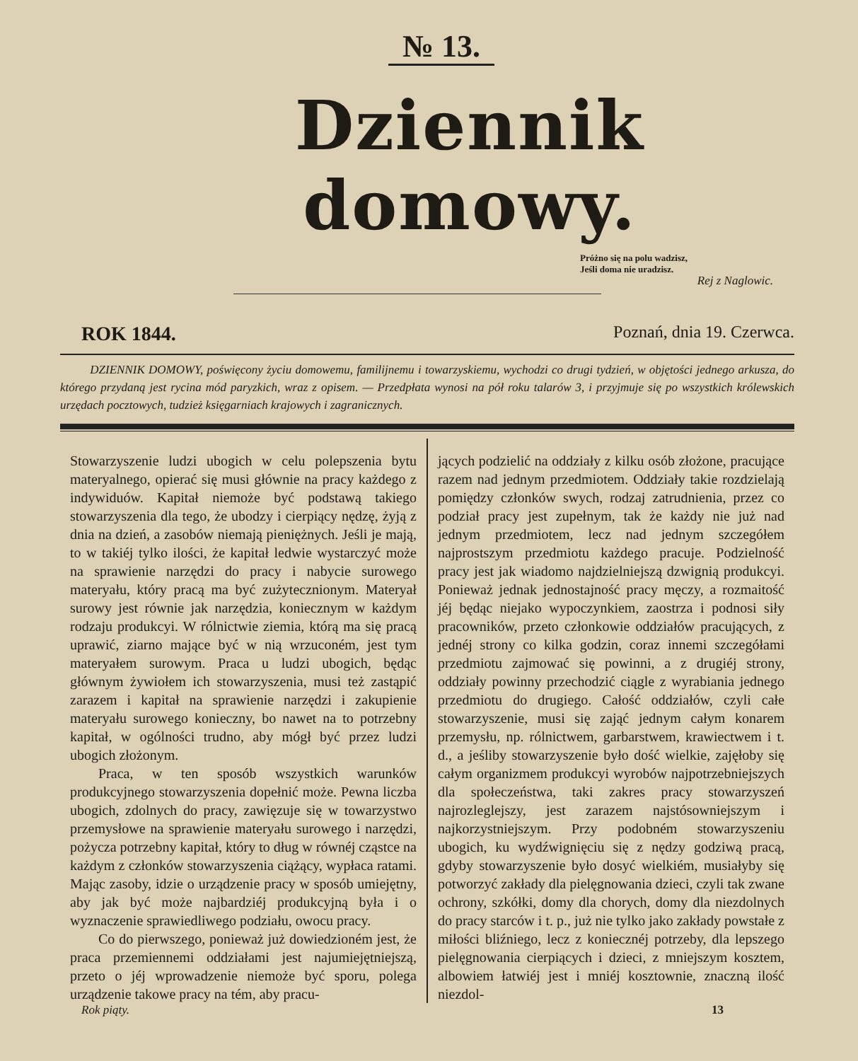№ 13.
Dziennik domowy.
Próżno się na polu wadzisz,
Jeśli doma nie uradzisz.
Rej z Naglowic.
ROK 1844. Poznań, dnia 19. Czerwca.
DZIENNIK DOMOWY, poświęcony życiu domowemu, familijnemu i towarzyskiemu, wychodzi co drugi tydzień, w objętości jednego arkusza, do którego przydaną jest rycina mód paryzkich, wraz z opisem. — Przedpłata wynosi na pół roku talarów 3, i przyjmuje się po wszystkich królewskich urzędach pocztowych, tudzież księgarniach krajowych i zagranicznych.
Stowarzyszenie ludzi ubogich w celu polepszenia bytu materyalnego, opierać się musi głównie na pracy każdego z indywiduów. Kapitał niemoże być podstawą takiego stowarzyszenia dla tego, że ubodzy i cierpiący nędzę, żyją z dnia na dzień, a zasobów niemają pieniężnych. Jeśli je mają, to w takiéj tylko ilości, że kapitał ledwie wystarczyć może na sprawienie narzędzi do pracy i nabycie surowego materyału, który pracą ma być zużytecznionym. Materyał surowy jest równie jak narzędzia, koniecznym w każdym rodzaju produkcyi. W rólnictwie ziemia, którą ma się pracą uprawić, ziarno mające być w nią wrzuconém, jest tym materyałem surowym. Praca u ludzi ubogich, będąc głównym żywiołem ich stowarzyszenia, musi też zastąpić zarazem i kapitał na sprawienie narzędzi i zakupienie materyału surowego konieczny, bo nawet na to potrzebny kapitał, w ogólności trudno, aby mógł być przez ludzi ubogich złożonym.
Praca, w ten sposób wszystkich warunków produkcyjnego stowarzyszenia dopełnić może. Pewna liczba ubogich, zdolnych do pracy, zawięzuje się w towarzystwo przemysłowe na sprawienie materyału surowego i narzędzi, pożycza potrzebny kapitał, który to dług w równéj cząstce na każdym z członków stowarzyszenia ciążący, wypłaca ratami. Mając zasoby, idzie o urządzenie pracy w sposób umiejętny, aby jak być może najbardziéj produkcyjną była i o wyznaczenie sprawiedliwego podziału, owocu pracy.
Co do pierwszego, ponieważ już dowiedzioném jest, że praca przemiennemi oddziałami jest najumiejętniejszą, przeto o jéj wprowadzenie niemoże być sporu, polega urządzenie takowe pracy na tém, aby pracu-
jących podzielić na oddziały z kilku osób złożone, pracujące razem nad jednym przedmiotem. Oddziały takie rozdzielają pomiędzy członków swych, rodzaj zatrudnienia, przez co podział pracy jest zupełnym, tak że każdy nie już nad jednym przedmiotem, lecz nad jednym szczegółem najprostszym przedmiotu każdego pracuje. Podzielność pracy jest jak wiadomo najdzielniejszą dzwignią produkcyi. Ponieważ jednak jednostajność pracy męczy, a rozmaitość jéj będąc niejako wypoczynkiem, zaostrza i podnosi siły pracowników, przeto członkowie oddziałów pracujących, z jednéj strony co kilka godzin, coraz innemi szczegółami przedmiotu zajmować się powinni, a z drugiéj strony, oddziały powinny przechodzić ciągle z wyrabiania jednego przedmiotu do drugiego. Całość oddziałów, czyli całe stowarzyszenie, musi się zająć jednym całym konarem przemysłu, np. rólnictwem, garbarstwem, krawiectwem i t. d., a jeśliby stowarzyszenie było dość wielkie, zajęłoby się całym organizmem produkcyi wyrobów najpotrzebniejszych dla społeczeństwa, taki zakres pracy stowarzyszeń najrozleglejszy, jest zarazem najstósowniejszym i najkorzystniejszym. Przy podobném stowarzyszeniu ubogich, ku wydźwignięciu się z nędzy godziwą pracą, gdyby stowarzyszenie było dosyć wielkiém, musiałyby się potworzyć zakłady dla pielęgnowania dzieci, czyli tak zwane ochrony, szkółki, domy dla chorych, domy dla niezdolnych do pracy starców i t. p., już nie tylko jako zakłady powstałe z miłości bliźniego, lecz z koniecznéj potrzeby, dla lepszego pielęgnowania cierpiących i dzieci, z mniejszym kosztem, albowiem łatwiéj jest i mniéj kosztownie, znaczną ilość niezdol-
Rok piąty. 13